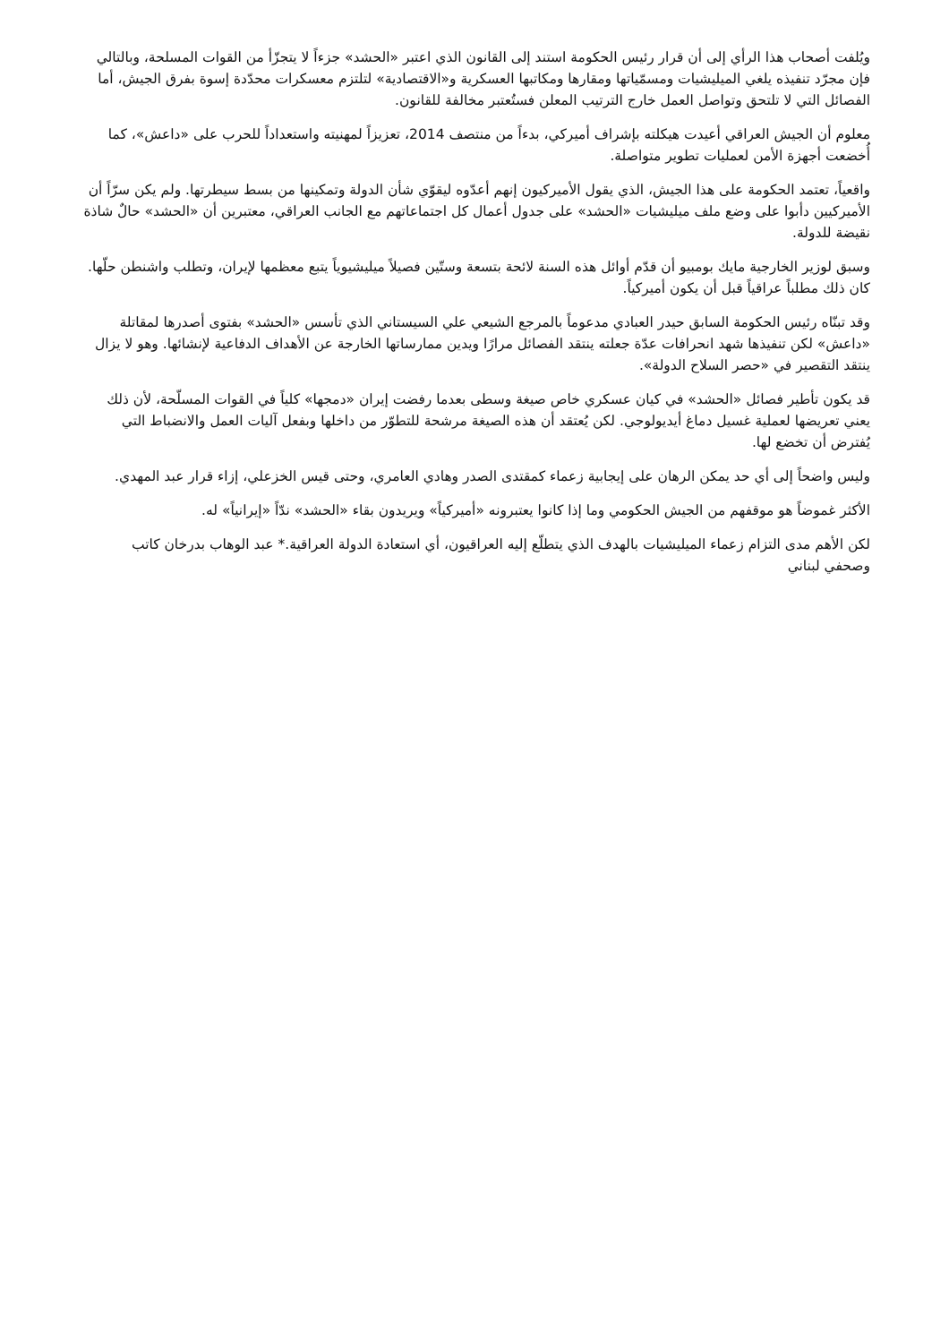ويُلفت أصحاب هذا الرأي إلى أن قرار رئيس الحكومة استند إلى القانون الذي اعتبر «الحشد» جزءاً لا يتجزّأ من القوات المسلحة، وبالتالي فإن مجرّد تنفيذه يلغي الميليشيات ومسمّياتها ومقارها ومكاتبها العسكرية و«الاقتصادية» لتلتزم معسكرات محدّدة إسوة بفرق الجيش، أما الفصائل التي لا تلتحق وتواصل العمل خارج الترتيب المعلن فستُعتبر مخالفة للقانون.
معلوم أن الجيش العراقي أعيدت هيكلته بإشراف أميركي، بدءاً من منتصف 2014، تعزيزاً لمهنيته واستعداداً للحرب على «داعش»، كما أُخضعت أجهزة الأمن لعمليات تطوير متواصلة.
واقعياً، تعتمد الحكومة على هذا الجيش، الذي يقول الأميركيون إنهم أعدّوه ليقوّي شأن الدولة وتمكينها من بسط سيطرتها. ولم يكن سرّاً أن الأميركيين دأبوا على وضع ملف ميليشيات «الحشد» على جدول أعمال كل اجتماعاتهم مع الجانب العراقي، معتبرين أن «الحشد» حالٌ شاذة نقيضة للدولة.
وسبق لوزير الخارجية مايك بومبيو أن قدّم أوائل هذه السنة لائحة بتسعة وستّين فصيلاً ميليشيوياً يتبع معظمها لإيران، وتطلب واشنطن حلّها. كان ذلك مطلباً عراقياً قبل أن يكون أميركياً.
وقد تبنّاه رئيس الحكومة السابق حيدر العبادي مدعوماً بالمرجع الشيعي علي السيستاني الذي تأسس «الحشد» بفتوى أصدرها لمقاتلة «داعش» لكن تنفيذها شهد انحرافات عدّة جعلته ينتقد الفصائل مرارًا ويدين ممارساتها الخارجة عن الأهداف الدفاعية لإنشائها. وهو لا يزال ينتقد التقصير في «حصر السلاح الدولة».
قد يكون تأطير فصائل «الحشد» في كيان عسكري خاص صيغة وسطى بعدما رفضت إيران «دمجها» كلياً في القوات المسلّحة، لأن ذلك يعني تعريضها لعملية غسيل دماغ أيديولوجي. لكن يُعتقد أن هذه الصيغة مرشحة للتطوّر من داخلها وبفعل آليات العمل والانضباط التي يُفترض أن تخضع لها.
وليس واضحاً إلى أي حد يمكن الرهان على إيجابية زعماء كمقتدى الصدر وهادي العامري، وحتى قيس الخزعلي، إزاء قرار عبد المهدي.
الأكثر غموضاً هو موقفهم من الجيش الحكومي وما إذا كانوا يعتبرونه «أميركياً» ويريدون بقاء «الحشد» ندّاً «إيرانياً» له.
لكن الأهم مدى التزام زعماء الميليشيات بالهدف الذي يتطلّع إليه العراقيون، أي استعادة الدولة العراقية.* عبد الوهاب بدرخان كاتب وصحفي لبناني